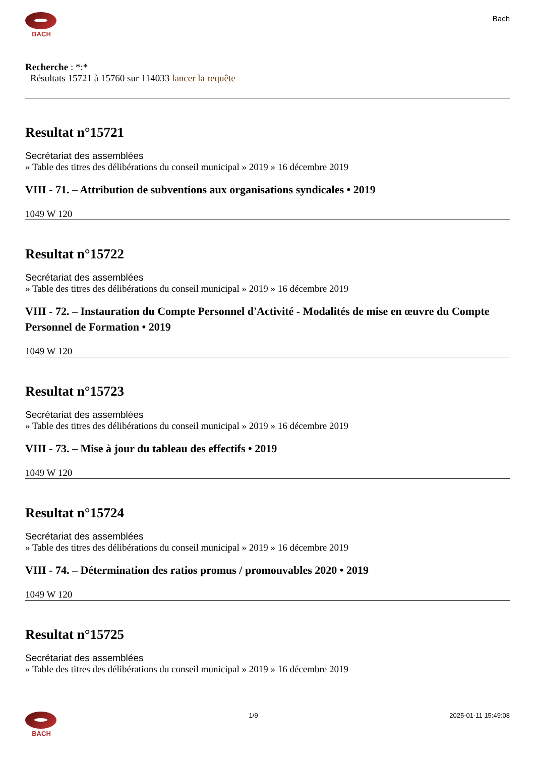BACH
Bach
Recherche : *:*
Résultats 15721 à 15760 sur 114033 lancer la requête
Resultat n°15721
Secrétariat des assemblées
» Table des titres des délibérations du conseil municipal » 2019 » 16 décembre 2019
VIII - 71. – Attribution de subventions aux organisations syndicales • 2019
1049 W 120
Resultat n°15722
Secrétariat des assemblées
» Table des titres des délibérations du conseil municipal » 2019 » 16 décembre 2019
VIII - 72. – Instauration du Compte Personnel d'Activité - Modalités de mise en œuvre du Compte Personnel de Formation • 2019
1049 W 120
Resultat n°15723
Secrétariat des assemblées
» Table des titres des délibérations du conseil municipal » 2019 » 16 décembre 2019
VIII - 73. – Mise à jour du tableau des effectifs • 2019
1049 W 120
Resultat n°15724
Secrétariat des assemblées
» Table des titres des délibérations du conseil municipal » 2019 » 16 décembre 2019
VIII - 74. – Détermination des ratios promus / promouvables 2020 • 2019
1049 W 120
Resultat n°15725
Secrétariat des assemblées
» Table des titres des délibérations du conseil municipal » 2019 » 16 décembre 2019
BACH 1/9 2025-01-11 15:49:08